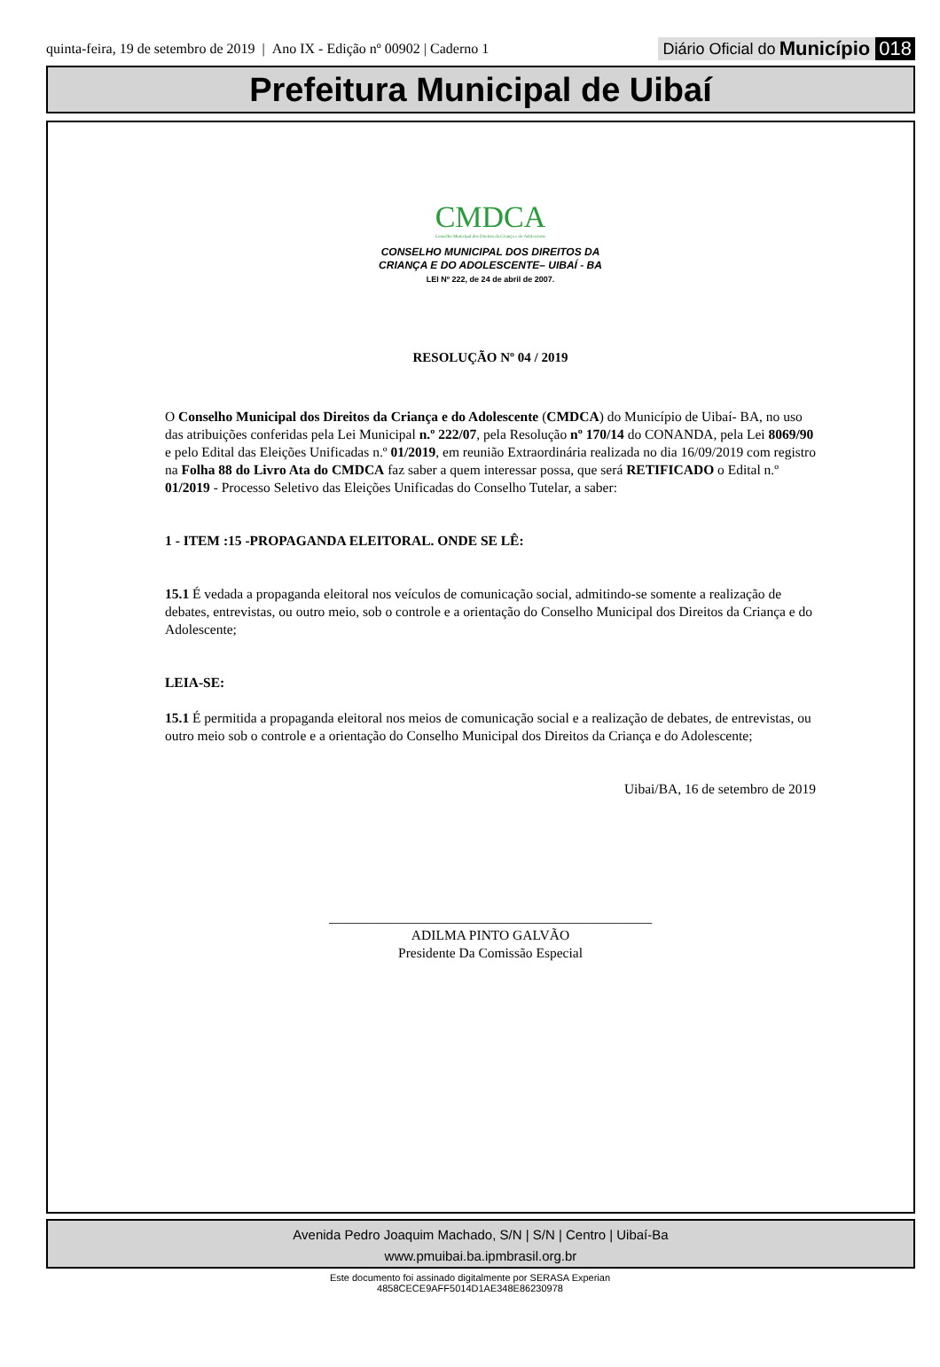quinta-feira, 19 de setembro de 2019 | Ano IX - Edição nº 00902 | Caderno 1 Diário Oficial do Município 018
Prefeitura Municipal de Uibaí
CMDCA
Conselho Municipal dos Direitos da Criança e do Adolescente
CONSELHO MUNICIPAL DOS DIREITOS DA
CRIANÇA E DO ADOLESCENTE– UIBAÍ - BA
LEI Nº 222, de 24 de abril de 2007.
RESOLUÇÃO Nº 04 / 2019
O Conselho Municipal dos Direitos da Criança e do Adolescente (CMDCA) do Município de Uibaí- BA, no uso das atribuições conferidas pela Lei Municipal n.º 222/07, pela Resolução nº 170/14 do CONANDA, pela Lei 8069/90 e pelo Edital das Eleições Unificadas n.º 01/2019, em reunião Extraordinária realizada no dia 16/09/2019 com registro na Folha 88 do Livro Ata do CMDCA faz saber a quem interessar possa, que será RETIFICADO o Edital n.º 01/2019 - Processo Seletivo das Eleições Unificadas do Conselho Tutelar, a saber:
1 - ITEM :15 -PROPAGANDA ELEITORAL. ONDE SE LÊ:
15.1 É vedada a propaganda eleitoral nos veículos de comunicação social, admitindo-se somente a realização de debates, entrevistas, ou outro meio, sob o controle e a orientação do Conselho Municipal dos Direitos da Criança e do Adolescente;
LEIA-SE:
15.1 É permitida a propaganda eleitoral nos meios de comunicação social e a realização de debates, de entrevistas, ou outro meio sob o controle e a orientação do Conselho Municipal dos Direitos da Criança e do Adolescente;
Uibai/BA, 16 de setembro de 2019
_______________________________________________
ADILMA PINTO GALVÃO
Presidente Da Comissão Especial
Avenida Pedro Joaquim Machado, S/N | S/N | Centro | Uibaí-Ba
www.pmuibai.ba.ipmbrasil.org.br
Este documento foi assinado digitalmente por SERASA Experian
4858CECE9AFF5014D1AE348E86230978